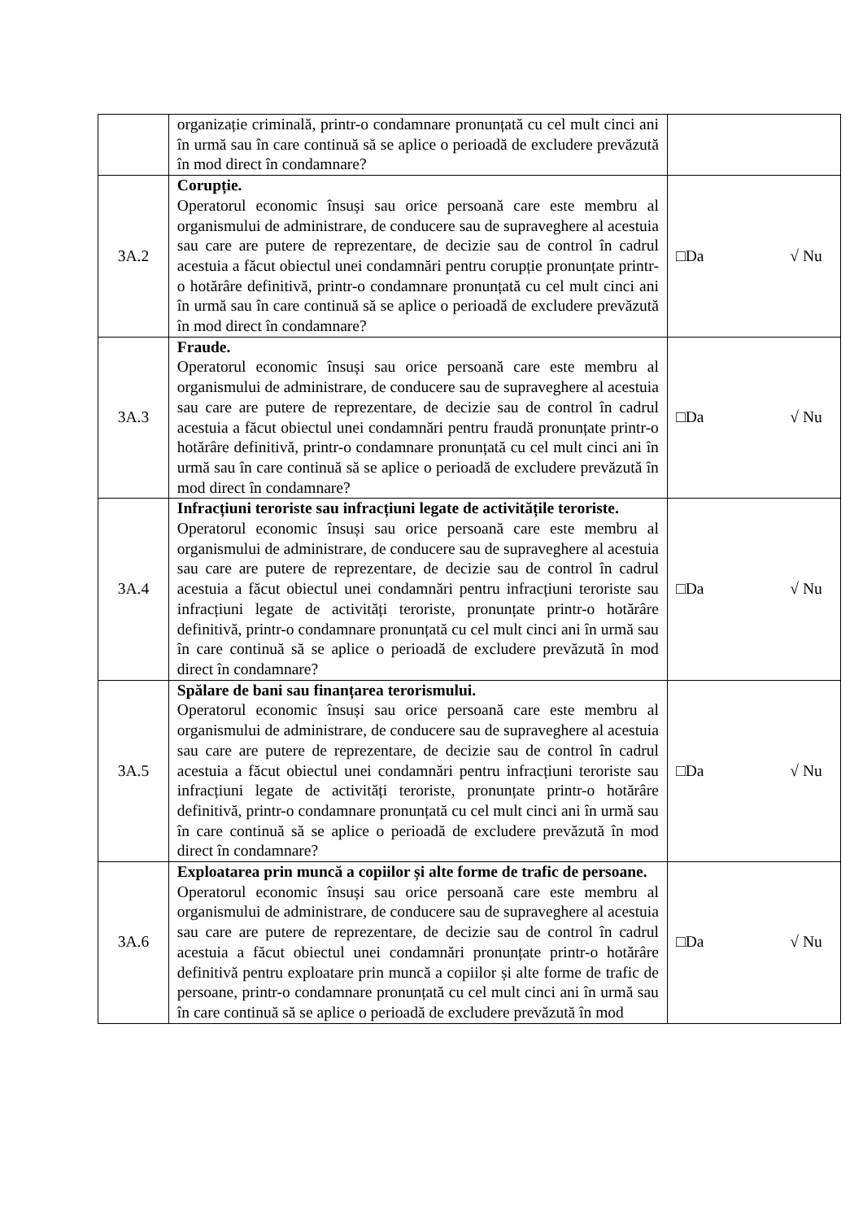| | organizație criminală, printr-o condamnare pronunțată cu cel mult cinci ani în urmă sau în care continuă să se aplice o perioadă de excludere prevăzută în mod direct în condamnare? | |
| 3A.2 | Corupție. Operatorul economic însuși sau orice persoană care este membru al organismului de administrare, de conducere sau de supraveghere al acestuia sau care are putere de reprezentare, de decizie sau de control în cadrul acestuia a făcut obiectul unei condamnări pentru corupție pronunțate printr-o hotărâre definitivă, printr-o condamnare pronunțată cu cel mult cinci ani în urmă sau în care continuă să se aplice o perioadă de excludere prevăzută în mod direct în condamnare? | □Da √ Nu |
| 3A.3 | Fraude. Operatorul economic însuși sau orice persoană care este membru al organismului de administrare, de conducere sau de supraveghere al acestuia sau care are putere de reprezentare, de decizie sau de control în cadrul acestuia a făcut obiectul unei condamnări pentru fraudă pronunțate printr-o hotărâre definitivă, printr-o condamnare pronunțată cu cel mult cinci ani în urmă sau în care continuă să se aplice o perioadă de excludere prevăzută în mod direct în condamnare? | □Da √ Nu |
| 3A.4 | Infracțiuni teroriste sau infracțiuni legate de activitățile teroriste. Operatorul economic însuși sau orice persoană care este membru al organismului de administrare, de conducere sau de supraveghere al acestuia sau care are putere de reprezentare, de decizie sau de control în cadrul acestuia a făcut obiectul unei condamnări pentru infracțiuni teroriste sau infracțiuni legate de activități teroriste, pronunțate printr-o hotărâre definitivă, printr-o condamnare pronunțată cu cel mult cinci ani în urmă sau în care continuă să se aplice o perioadă de excludere prevăzută în mod direct în condamnare? | □Da √ Nu |
| 3A.5 | Spălare de bani sau finanțarea terorismului. Operatorul economic însuși sau orice persoană care este membru al organismului de administrare, de conducere sau de supraveghere al acestuia sau care are putere de reprezentare, de decizie sau de control în cadrul acestuia a făcut obiectul unei condamnări pentru infracțiuni teroriste sau infracțiuni legate de activități teroriste, pronunțate printr-o hotărâre definitivă, printr-o condamnare pronunțată cu cel mult cinci ani în urmă sau în care continuă să se aplice o perioadă de excludere prevăzută în mod direct în condamnare? | □Da √ Nu |
| 3A.6 | Exploatarea prin muncă a copiilor și alte forme de trafic de persoane. Operatorul economic însuși sau orice persoană care este membru al organismului de administrare, de conducere sau de supraveghere al acestuia sau care are putere de reprezentare, de decizie sau de control în cadrul acestuia a făcut obiectul unei condamnări pronunțate printr-o hotărâre definitivă pentru exploatare prin muncă a copiilor și alte forme de trafic de persoane, printr-o condamnare pronunțată cu cel mult cinci ani în urmă sau în care continuă să se aplice o perioadă de excludere prevăzută în mod | □Da √ Nu |